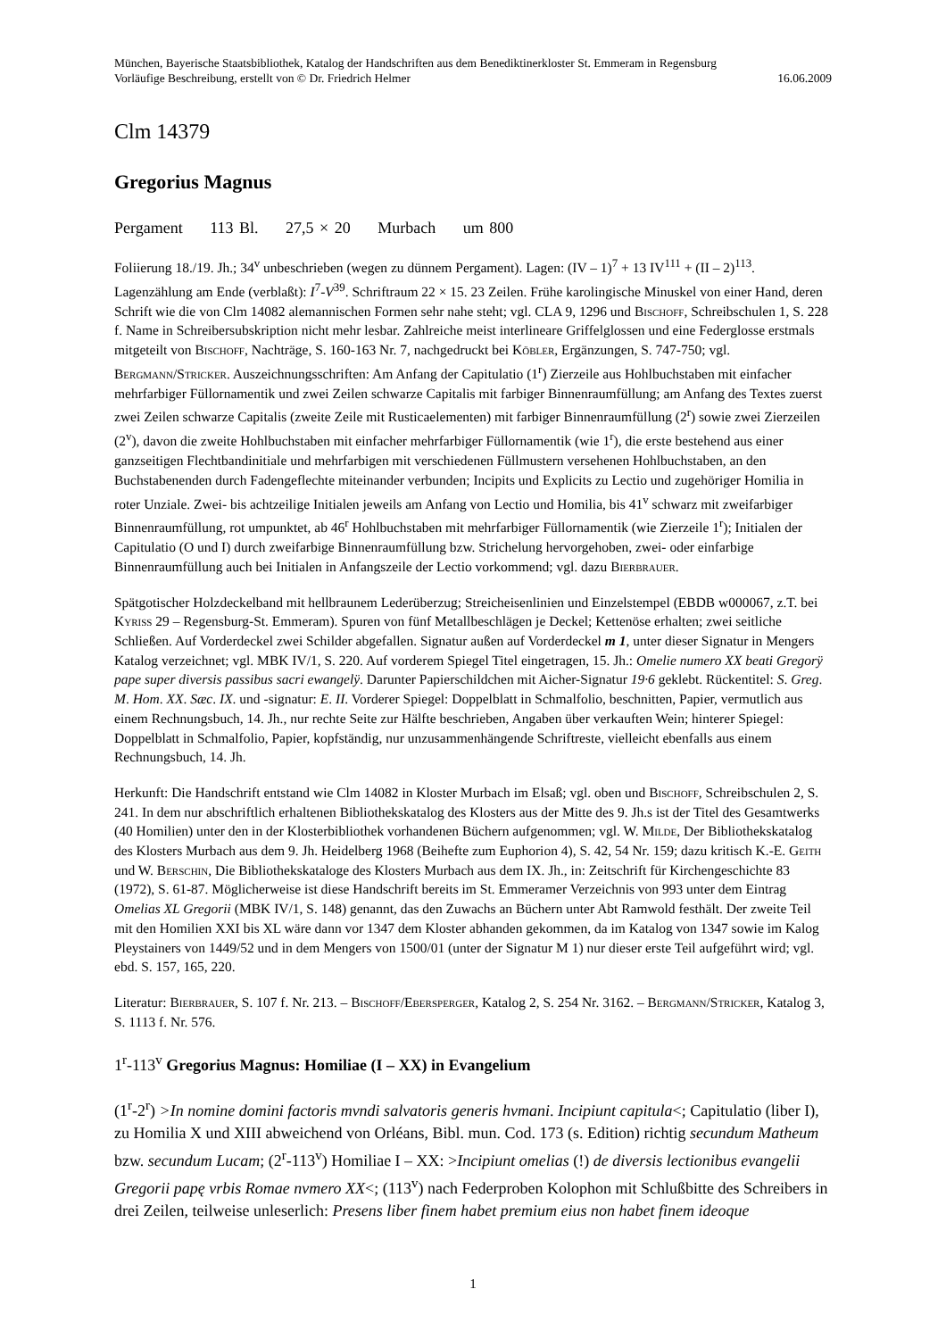München, Bayerische Staatsbibliothek, Katalog der Handschriften aus dem Benediktinerkloster St. Emmeram in Regensburg
Vorläufige Beschreibung, erstellt von © Dr. Friedrich Helmer 16.06.2009
Clm 14379
Gregorius Magnus
Pergament 113 Bl. 27,5 × 20 Murbach um 800
Foliierung 18./19. Jh.; 34<sup>v</sup> unbeschrieben (wegen zu dünnem Pergament). Lagen: (IV – 1)<sup>7</sup> + 13 IV<sup>111</sup> + (II – 2)<sup>113</sup>. Lagenzählung am Ende (verblaßt): I<sup>7</sup>-V<sup>39</sup>. Schriftraum 22 × 15. 23 Zeilen. Frühe karolingische Minuskel von einer Hand, deren Schrift wie die von Clm 14082 alemannischen Formen sehr nahe steht; vgl. CLA 9, 1296 und Bischoff, Schreibschulen 1, S. 228 f. Name in Schreibersubskription nicht mehr lesbar. Zahlreiche meist interlineare Griffelglossen und eine Federglosse erstmals mitgeteilt von Bischoff, Nachträge, S. 160-163 Nr. 7, nachgedruckt bei Köbler, Ergänzungen, S. 747-750; vgl. Bergmann/Stricker. Auszeichnungsschriften: Am Anfang der Capitulatio (1<sup>r</sup>) Zierzeile aus Hohlbuchstaben mit einfacher mehrfarbiger Füllornamentik und zwei Zeilen schwarze Capitalis mit farbiger Binnenraumfüllung; am Anfang des Textes zuerst zwei Zeilen schwarze Capitalis (zweite Zeile mit Rusticaelementen) mit farbiger Binnenraumfüllung (2<sup>r</sup>) sowie zwei Zierzeilen (2<sup>v</sup>), davon die zweite Hohlbuchstaben mit einfacher mehrfarbiger Füllornamentik (wie 1<sup>r</sup>), die erste bestehend aus einer ganzseitigen Flechtbandinitiale und mehrfarbigen mit verschiedenen Füllmustern versehenen Hohlbuchstaben, an den Buchstabenenden durch Fadengeflechte miteinander verbunden; Incipits und Explicits zu Lectio und zugehöriger Homilia in roter Unziale. Zwei- bis achtzeilige Initialen jeweils am Anfang von Lectio und Homilia, bis 41<sup>v</sup> schwarz mit zweifarbiger Binnenraumfüllung, rot umpunktet, ab 46<sup>r</sup> Hohlbuchstaben mit mehrfarbiger Füllornamentik (wie Zierzeile 1<sup>r</sup>); Initialen der Capitulatio (O und I) durch zweifarbige Binnenraumfüllung bzw. Strichelung hervorgehoben, zwei- oder einfarbige Binnenraumfüllung auch bei Initialen in Anfangszeile der Lectio vorkommend; vgl. dazu Bierbrauer.
Spätgotischer Holzdeckelband mit hellbraunem Lederüberzug; Streicheisenlinien und Einzelstempel (EBDB w000067, z.T. bei Kyriss 29 – Regensburg-St. Emmeram). Spuren von fünf Metallbeschlägen je Deckel; Kettenöse erhalten; zwei seitliche Schließen. Auf Vorderdeckel zwei Schilder abgefallen. Signatur außen auf Vorderdeckel m 1, unter dieser Signatur in Mengers Katalog verzeichnet; vgl. MBK IV/1, S. 220. Auf vorderem Spiegel Titel eingetragen, 15. Jh.: Omelie numero XX beati Gregorÿ pape super diversis passibus sacri ewangelÿ. Darunter Papierschildchen mit Aicher-Signatur 19·6 geklebt. Rückentitel: S. Greg. M. Hom. XX. Sæc. IX. und -signatur: E. II. Vorderer Spiegel: Doppelblatt in Schmalfolio, beschnitten, Papier, vermutlich aus einem Rechnungsbuch, 14. Jh., nur rechte Seite zur Hälfte beschrieben, Angaben über verkauften Wein; hinterer Spiegel: Doppelblatt in Schmalfolio, Papier, kopfständig, nur unzusammenhängende Schriftreste, vielleicht ebenfalls aus einem Rechnungsbuch, 14. Jh.
Herkunft: Die Handschrift entstand wie Clm 14082 in Kloster Murbach im Elsaß; vgl. oben und Bischoff, Schreibschulen 2, S. 241. In dem nur abschriftlich erhaltenen Bibliothekskatalog des Klosters aus der Mitte des 9. Jh.s ist der Titel des Gesamtwerks (40 Homilien) unter den in der Klosterbibliothek vorhandenen Büchern aufgenommen; vgl. W. Milde, Der Bibliothekskatalog des Klosters Murbach aus dem 9. Jh. Heidelberg 1968 (Beihefte zum Euphorion 4), S. 42, 54 Nr. 159; dazu kritisch K.-E. Geith und W. Berschin, Die Bibliothekskataloge des Klosters Murbach aus dem IX. Jh., in: Zeitschrift für Kirchengeschichte 83 (1972), S. 61-87. Möglicherweise ist diese Handschrift bereits im St. Emmeramer Verzeichnis von 993 unter dem Eintrag Omelias XL Gregorii (MBK IV/1, S. 148) genannt, das den Zuwachs an Büchern unter Abt Ramwold festhält. Der zweite Teil mit den Homilien XXI bis XL wäre dann vor 1347 dem Kloster abhanden gekommen, da im Katalog von 1347 sowie im Kalog Pleystainers von 1449/52 und in dem Mengers von 1500/01 (unter der Signatur M 1) nur dieser erste Teil aufgeführt wird; vgl. ebd. S. 157, 165, 220.
Literatur: Bierbrauer, S. 107 f. Nr. 213. – Bischoff/Ebersperger, Katalog 2, S. 254 Nr. 3162. – Bergmann/Stricker, Katalog 3, S. 1113 f. Nr. 576.
1<sup>r</sup>-113<sup>v</sup> Gregorius Magnus: Homiliae (I – XX) in Evangelium
(1<sup>r</sup>-2<sup>r</sup>) >In nomine domini factoris mvndi salvatoris generis hvmani. Incipiunt capitula<; Capitulatio (liber I), zu Homilia X und XIII abweichend von Orléans, Bibl. mun. Cod. 173 (s. Edition) richtig secundum Matheum bzw. secundum Lucam; (2<sup>r</sup>-113<sup>v</sup>) Homiliae I – XX: >Incipiunt omelias (!) de diversis lectionibus evangelii Gregorii papę vrbis Romae nvmero XX<; (113<sup>v</sup>) nach Federproben Kolophon mit Schlußbitte des Schreibers in drei Zeilen, teilweise unleserlich: Presens liber finem habet premium eius non habet finem ideoque
1